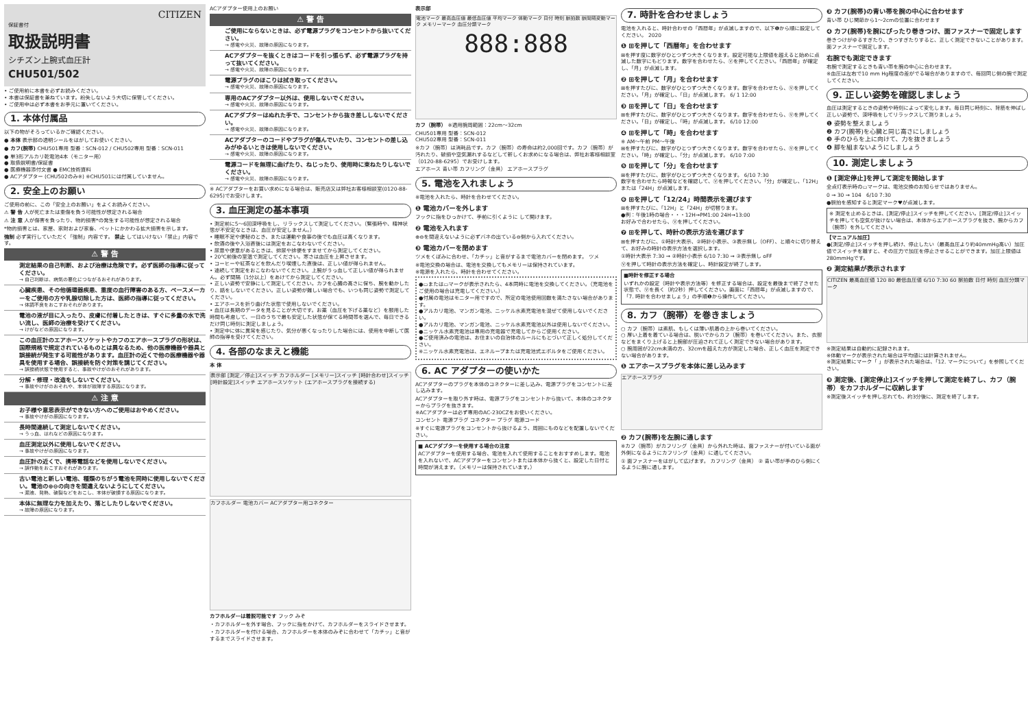CITIZEN
保証書付
取扱説明書
シチズン上腕式血圧計
CHU501/502
• ご使用前に本書を必ずお読みください。
• 本書は保証書を兼ねています。紛失しないよう大切に保管してください。
• ご使用中は必ず本書をお手元に置いてください。
1. 本体付属品
以下の物がそろっているかご確認ください。
● 本体 表示部の透明シールをはがしてお使いください。
● カフ(腕帯) CHU501専用 型番：SCN-012 / CHU502専用 型番：SCN-011
● 単3形アルカリ乾電池4本（モニター用）
● 取扱説明書/保証書
● 医療機器添付文書 ● EMC技術資料
● ACアダプター (CHU502のみ※) ※CHU501には付属していません。
2. 安全上のお願い
ご使用の前に、この「安全上のお願い」をよくお読みください。
⚠ 警 告 人が死亡または重傷を負う可能性が想定される場合
⚠ 注 意 人が傷害を負ったり、物的損害*の発生する可能性が想定される場合
*物的損害とは、家屋、家財および家畜、ペットにかかわる拡大損害を示します。
強制 必ず実行していただく「強制」内容です。 禁止 してはいけない「禁止」内容です。
⚠ 警 告
測定結果の自己判断、および治療は危険です。必ず医師の指導に従ってください。
→ 自己判断は、病気の悪化につながるおそれがあります。
心臓疾患、その他循環器疾患、重度の血行障害のある方、ペースメーカーをご使用の方や乳腺切除した方は、医師の指導に従ってください。
→ 体調不良をおこすおそれがあります。
電池の液が目に入ったり、皮膚に付着したときは、すぐに多量の水で洗い流し、医師の治療を受けてください。
→ けがなどの原因になります。
この血圧計のエアホースソケットやカフのエアホースプラグの形状は、国際規格で規定されているものとは異なるため、他の医療機器や器具と誤接続が発生する可能性があります。血圧計の近くで他の医療機器や器具を使用する場合、誤接続を防ぐ対策を講じてください。
→ 誤接続状態で使用すると、事故やけがのおそれがあります。
分解・修理・改造をしないでください。
→ 事故やけがのおそれや、本体が故障する原因になります。
⚠ 注 意
お子様や意思表示ができない方へのご使用はおやめください。
→ 事故やけがの原因になります。
長時間連続して測定しないでください。
→ うっ血、はれなどの原因になります。
血圧測定以外に使用しないでください。
→ 事故やけがの原因になります。
血圧計の近くで、携帯電話などを使用しないでください。
→ 誤作動をおこすおそれがあります。
古い電池と新しい電池、種類のちがう電池を同時に使用しないでください。電池の⊕⊖の向きを間違えないようにしてください。
→ 漏液、発熱、破裂などをおこし、本体が破損する原因になります。
本体に無理な力を加えたり、落としたりしないでください。
→ 故障の原因になります。
ACアダプター使用上のお願い
⚠ 警 告
ご使用にならないときは、必ず電源プラグをコンセントから抜いてください。
→ 感電や火災、故障の原因になります。
ACアダプターを抜くときはコードを引っ張らず、必ず電源プラグを持って抜いてください。
→ 感電や火災、故障の原因になります。
電源プラグのほこりは拭き取ってください。
→ 感電や火災、故障の原因になります。
専用のACアダプター以外は、使用しないでください。
→ 感電や火災、故障の原因になります。
ACアダプターはぬれた手で、コンセントから抜き差ししないでください。
→ 感電や火災、故障の原因になります。
ACアダプターのコードやプラグが傷んでいたり、コンセントの差し込みがゆるいときは使用しないでください。
→ 感電や火災、故障の原因になります。
電源コードを無理に曲げたり、ねじったり、使用時に束ねたりしないでください。
→ 感電や火災、故障の原因になります。
※ ACアダプターをお買い求めになる場合は、販売店又は弊社お客様相談室(0120-88-6295)でお受けします。
3. 血圧測定の基本事項
• 測定前に5～6回深呼吸をし、リラックスして測定してください。（緊張時や、精神状態が不安定なときは、血圧が安定しません。）
• 睡眠不足や便秘のとき、または運動や食事の後でも血圧は高くなります。
• 飲酒の後や入浴直後には測定をおこなわないでください。
• 尿意や便意があるときは、排尿や排便をすませてから測定してください。
• 20℃前後の室温で測定してください。寒さは血圧を上昇させます。
• コーヒーや紅茶などを飲んだり喫煙した直後は、正しい値が得られません。
• 連続して測定をおこなわないでください。上腕がうっ血して正しい値が得られません。必ず間隔（1分以上）をあけてから測定してください。
• 正しい姿勢で安静にして測定してください。カフを心臓の高さに保ち、腕を動かしたり、話をしないでください。正しい姿勢が難しい場合でも、いつも同じ姿勢で測定してください。
• エアホースを折り曲げた状態で使用しないでください。
• 血圧は長期のデータを見ることが大切です。お薬（血圧を下げる薬など）を服用した時間も考慮して、一日のうちで最も安定した状態が保てる時間帯を選んで、毎日できるだけ同じ時刻に測定しましょう。
• 測定中に体に異常を感じたり、気分が悪くなったりした場合には、使用を中断して医師の指導を受けてください。
4. 各部のなまえと機能
本 体
表示部 [測定／停止]スイッチ カフホルダー [メモリー]スイッチ [時計合わせ]スイッチ [時計設定]スイッチ エアホースソケット (エアホースプラグを接続する)
カフホルダー 電池カバー ACアダプター用コネクター
カフホルダーは着脱可能です フック みぞ
・カフホルダーを外す場合、フックに指をかけて、カフホルダーをスライドさせます。
・カフホルダーを付ける場合、カフホルダーを本体のみぞに合わせて「カチッ」と音がするまでスライドさせます。
表示部
電池マーク 最高血圧値 最低血圧値 平均マーク 体動マーク 日付 時刻 脈拍数 脈間隔変動マーク メモリーマーク 血圧分類マーク
888:888
カフ（腕帯） ※適用腕周範囲：22cm～32cm
CHU501専用 型番：SCN-012
CHU502専用 型番：SCN-011
※カフ（腕帯）は消耗品です。カフ（腕帯）の寿命は約2,000回です。カフ（腕帯）が汚れたり、破損や空気漏れするなどして新しくお求めになる場合は、弊社お客様相談室（0120-88-6295）でお受けします。
エアホース 青い帯 カフリング（金具） エアホースプラグ
5. 電池を入れましょう
※電池を入れたら、時計を合わせてください。
❶ 電池カバーを外します
フックに指をひっかけて、手前に引くように して開けます。
❷ 電池を入れます
⊕⊖を間違えないように必ずバネの出ている⊖側から入れてください。
❸ 電池カバーを閉めます
ツメをくぼみに合わせ、「カチッ」と音がするまで電池カバーを閉めます。 ツメ
※電池交換の場合は、電池を交換してもメモリーは保持されています。
※電源を入れたら、時計を合わせてください。
●▭または▭マークが表示されたら、4本同時に電池を交換してください。（充電池をご使用の場合は充電してください。）
●付属の電池はモニター用ですので、所定の電池使用回数を満たさない場合があります。
●アルカリ電池、マンガン電池、ニッケル水素充電池を混ぜて使用しないでください。
●アルカリ電池、マンガン電池、ニッケル水素充電池以外は使用しないでください。
●ニッケル水素充電池は専用の充電器で充電してからご使用ください。
●ご使用済みの電池は、お住まいの自治体のルールにもとづいて正しく処分してください。
※ニッケル水素充電池は、エネループまたは充電池式エボルタをご使用ください。
6. AC アダプターの使いかた
ACアダプターのプラグを本体のコネクターに差し込み、電源プラグをコンセントに差し込みます。
ACアダプターを取り外す時は、電源プラグをコンセントから抜いて、本体のコネクターからプラグを抜きます。
※ACアダプターは必ず専用のAC-230CZをお使いください。
コンセント 電源プラグ コネクター プラグ 電源コード
※すぐに電源プラグをコンセントから抜けるよう、周囲にものなどを配置しないでください。
■ ACアダプターを使用する場合の注意
ACアダプターを使用する場合、電池を入れて使用することをおすすめします。電池を入れないで、ACアダプターをコンセントまたは本体から抜くと、設定した日付と時間が消えます。（メモリーは保持されています。）
7. 時計を合わせましょう
電池を入れると、時計合わせの「西暦年」が点滅しますので、以下❶から順に設定してください。 2020
❶ ⊞を押して「西暦年」を合わせます
⊞を押す度に数字がひとつずつ大きくなります。設定可能な上限値を超えると始めに点滅した数字にもどります。数字を合わせたら、Ⓥを押してください。「西暦年」が確定し、「月」が点滅します。
❷ ⊞を押して「月」を合わせます
⊞を押すたびに、数字がひとつずつ大きくなります。数字を合わせたら、Ⓥを押してください。「月」が確定し、「日」が点滅します。 6/ 1 12:00
❸ ⊞を押して「日」を合わせます
⊞を押すたびに、数字がひとつずつ大きくなります。数字を合わせたら、Ⓥを押してください。「日」が確定し、「時」が点滅します。 6/10 12:00
❹ ⊞を押して「時」を合わせます
※ AM～午前 PM～午後
⊞を押すたびに、数字がひとつずつ大きくなります。数字を合わせたら、Ⓥを押してください。「時」が確定し、「分」が点滅します。 6/10 7:00
❺ ⊞を押して「分」を合わせます
⊞を押すたびに、数字がひとつずつ大きくなります。 6/10 7:30
数字を合わせたら時報などを確認して、Ⓥを押してください。「分」が確定し、「12H」または「24H」が点滅します。
❻ ⊞を押して「12/24」時間表示を選びます
⊞を押すたびに、「12H」と「24H」が切替ります。
●例：午後1時の場合・・・12H→PM1:00 24H→13:00
お好みで合わせたら、Ⓥを押してください。
❼ ⊞を押して、時計の表示方法を選びます
⊞を押すたびに、①時計大表示、②時計小表示、③表示無し（OFF）、と順々に切り替えて、お好みの時計の表示方法を選択します。
①時計大表示 7:30 → ②時計小表示 6/10 7:30 → ③表示無し oFF
Ⓥを押して時計の表示方法を確定し、時計設定が終了します。
■時計を修正する場合
いずれかの設定（時計や表示方法等）を修正する場合は、設定を最後まで終了させた状態で、Ⓥを長く（約2秒）押してください。画面に「西暦年」が点滅しますので、「7. 時計を合わせましょう」の手順❶から操作してください。
8. カフ（腕帯）を巻きましょう
○ カフ（腕帯）は素肌、もしくは薄い肌着の上から巻いてください。
○ 厚い上着を着ている場合は、脱いでからカフ（腕帯）を巻いてください。また、衣服などをまくり上げると上腕部が圧迫されて正しく測定できない場合があります。
○ 腕周囲が22cm未満の方、32cmを超えた方が測定した場合、正しく血圧を測定できない場合があります。
❶ エアホースプラグを本体に差し込みます
エアホースプラグ
❷ カフ(腕帯)を左腕に通します
※カフ（腕帯）がカフリング（金具）から外れた時は、面ファスナーが付いている面が外側になるようにカフリング（金具）に通してください。
① 面ファスナーをはがして広げます。 カフリング（金具） ② 青い帯が手のひら側にくるように腕に通します。
❸ カフ(腕帯)の青い帯を腕の中心に合わせます
青い帯 ひじ関節から1～2cmの位置に合わせます
❹ カフ(腕帯)を腕にぴったり巻きつけ、面ファスナーで固定します
巻きつけがゆるすぎたり、きつすぎたりすると、正しく測定できないことがあります。 面ファスナーで固定します。
右腕でも測定できます
右腕で測定するときも青い帯を腕の中心に合わせます。
※血圧は左右で10 mm Hg程度の差がでる場合がありますので、毎回同じ側の腕で測定してください。
9. 正しい姿勢を確認しましょう
血圧は測定するときの姿勢や時刻によって変化します。毎日同じ時刻に、背筋を伸ばし正しい姿勢で、深呼吸をしてリラックスして測りましょう。
❶ 姿勢を整えましょう
❷ カフ(腕帯)を心臓と同じ高さにしましょう
❸ 手のひらを上に向けて、力を抜きましょう
❹ 脚を組まないようにしましょう
10. 測定しましょう
❶ [測定停止]を押して測定を開始します
全点灯表示時の▭マークは、電池交換のお知らせではありません。
0 → 30 → 104 6/10 7:30
●脈拍を感知すると測定マーク♥が点滅します。
※ 測定を止めるときは、[測定/停止]スイッチを押してください。[測定/停止]スイッチを押しても空気が抜けない場合は、本体からエアホースプラグを抜き、腕からカフ（腕帯）を外してください。
【マニュアル加圧】
●[測定/停止]スイッチを押し続け、停止したい（最高血圧より約40mmHg高い）加圧値でスイッチを離すと、その圧力で加圧を停止させることができます。加圧上限値は280mmHgです。
❷ 測定結果が表示されます
CITIZEN 最高血圧値 120 80 最低血圧値 6/10 7:30 60 脈拍数 日付 時刻 血圧分類マーク
※測定結果は自動的に記録されます。
※体動マークが表示された場合は平均値には計算されません。
※測定結果にマーク「 」が表示された場合は、「12. マークについて」を参照してください。
❸ 測定後、[測定停止]スイッチを押して測定を終了し、カフ（腕帯）をカフホルダーに収納します
※測定後スイッチを押し忘れても、約3分後に、測定を終了します。